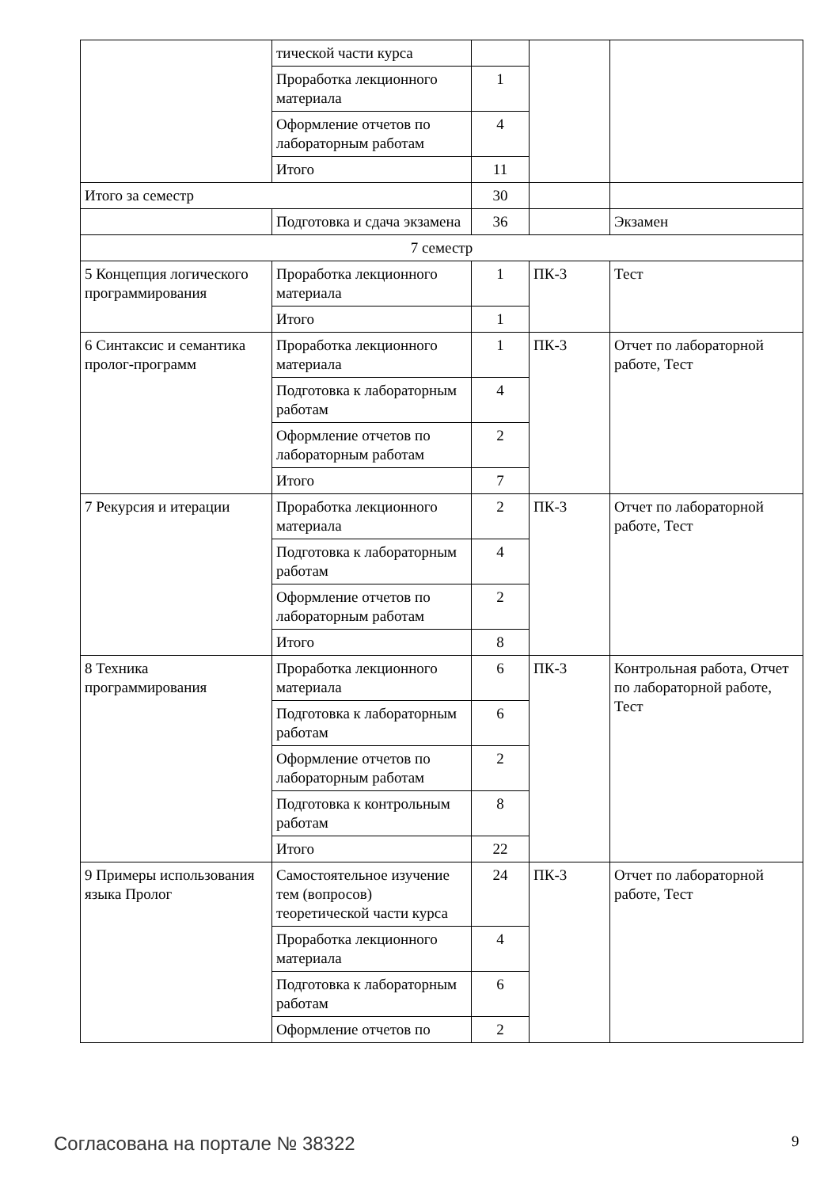| | тической части курса | | | |
| | Проработка лекционного материала | 1 | | |
| | Оформление отчетов по лабораторным работам | 4 | | |
| | Итого | 11 | | |
| Итого за семестр | | 30 | | |
| | Подготовка и сдача экзамена | 36 | | Экзамен |
| 7 семестр | | | | |
| 5 Концепция логического программирования | Проработка лекционного материала | 1 | ПК-3 | Тест |
| | Итого | 1 | | |
| 6 Синтаксис и семантика пролог-программ | Проработка лекционного материала | 1 | ПК-3 | Отчет по лабораторной работе, Тест |
| | Подготовка к лабораторным работам | 4 | | |
| | Оформление отчетов по лабораторным работам | 2 | | |
| | Итого | 7 | | |
| 7 Рекурсия и итерации | Проработка лекционного материала | 2 | ПК-3 | Отчет по лабораторной работе, Тест |
| | Подготовка к лабораторным работам | 4 | | |
| | Оформление отчетов по лабораторным работам | 2 | | |
| | Итого | 8 | | |
| 8 Техника программирования | Проработка лекционного материала | 6 | ПК-3 | Контрольная работа, Отчет по лабораторной работе, Тест |
| | Подготовка к лабораторным работам | 6 | | |
| | Оформление отчетов по лабораторным работам | 2 | | |
| | Подготовка к контрольным работам | 8 | | |
| | Итого | 22 | | |
| 9 Примеры использования языка Пролог | Самостоятельное изучение тем (вопросов) теоретической части курса | 24 | ПК-3 | Отчет по лабораторной работе, Тест |
| | Проработка лекционного материала | 4 | | |
| | Подготовка к лабораторным работам | 6 | | |
| | Оформление отчетов по | 2 | | |
Согласована на портале № 38322 9